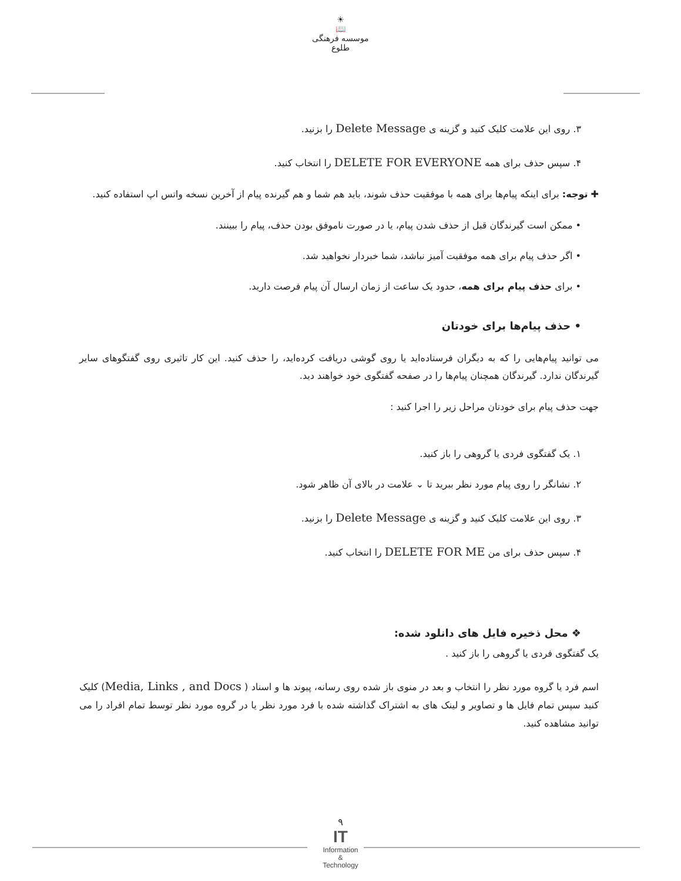☀
📖
موسسه فرهنگی طلوع
۳. روی این علامت کلیک کنید و گزینه ی Delete Message را بزنید.
۴. سپس حذف برای همه DELETE FOR EVERYONE را انتخاب کنید.
✚ توجه: برای اینکه پیام‌ها برای همه با موفقیت حذف شوند، باید هم شما و هم گیرنده پیام از آخرین نسخه واتس اپ استفاده کنید.
• ممکن است گیرندگان قبل از حذف شدن پیام، یا در صورت ناموفق بودن حذف، پیام را ببینند.
• اگر حذف پیام برای همه موفقیت آمیز نباشد، شما خبردار نخواهید شد.
• برای حذف پیام برای همه، حدود یک ساعت از زمان ارسال آن پیام فرصت دارید.
• حذف پیام‌ها برای خودتان
می توانید پیام‌هایی را که به دیگران فرستاده‌اید یا روی گوشی دریافت کرده‌اید، را حذف کنید. این کار تاثیری روی گفتگوهای سایر گیرندگان ندارد. گیرندگان همچنان پیام‌ها را در صفحه گفتگوی خود خواهند دید.
جهت حذف پیام برای خودتان مراحل زیر را اجرا کنید :
۱. یک گفتگوی فردی یا گروهی را باز کنید.
۲. نشانگر را روی پیام مورد نظر ببرید تا ⌄ علامت در بالای آن ظاهر شود.
۳. روی این علامت کلیک کنید و گزینه ی Delete Message را بزنید.
۴. سپس حذف برای من DELETE FOR ME را انتخاب کنید.
❖ محل ذخیره فایل های دانلود شده:
یک گفتگوی فردی یا گروهی را باز کنید .
اسم فرد یا گروه مورد نظر را انتخاب و بعد در منوی باز شده روی رسانه، پیوند ها و اسناد ( Media, Links , and Docs) کلیک کنید سپس تمام فایل ها و تصاویر و لینک های به اشتراک گذاشته شده با فرد مورد نظر یا در گروه مورد نظر توسط تمام افراد را می توانید مشاهده کنید.
۹
IT
Information
&
Technology